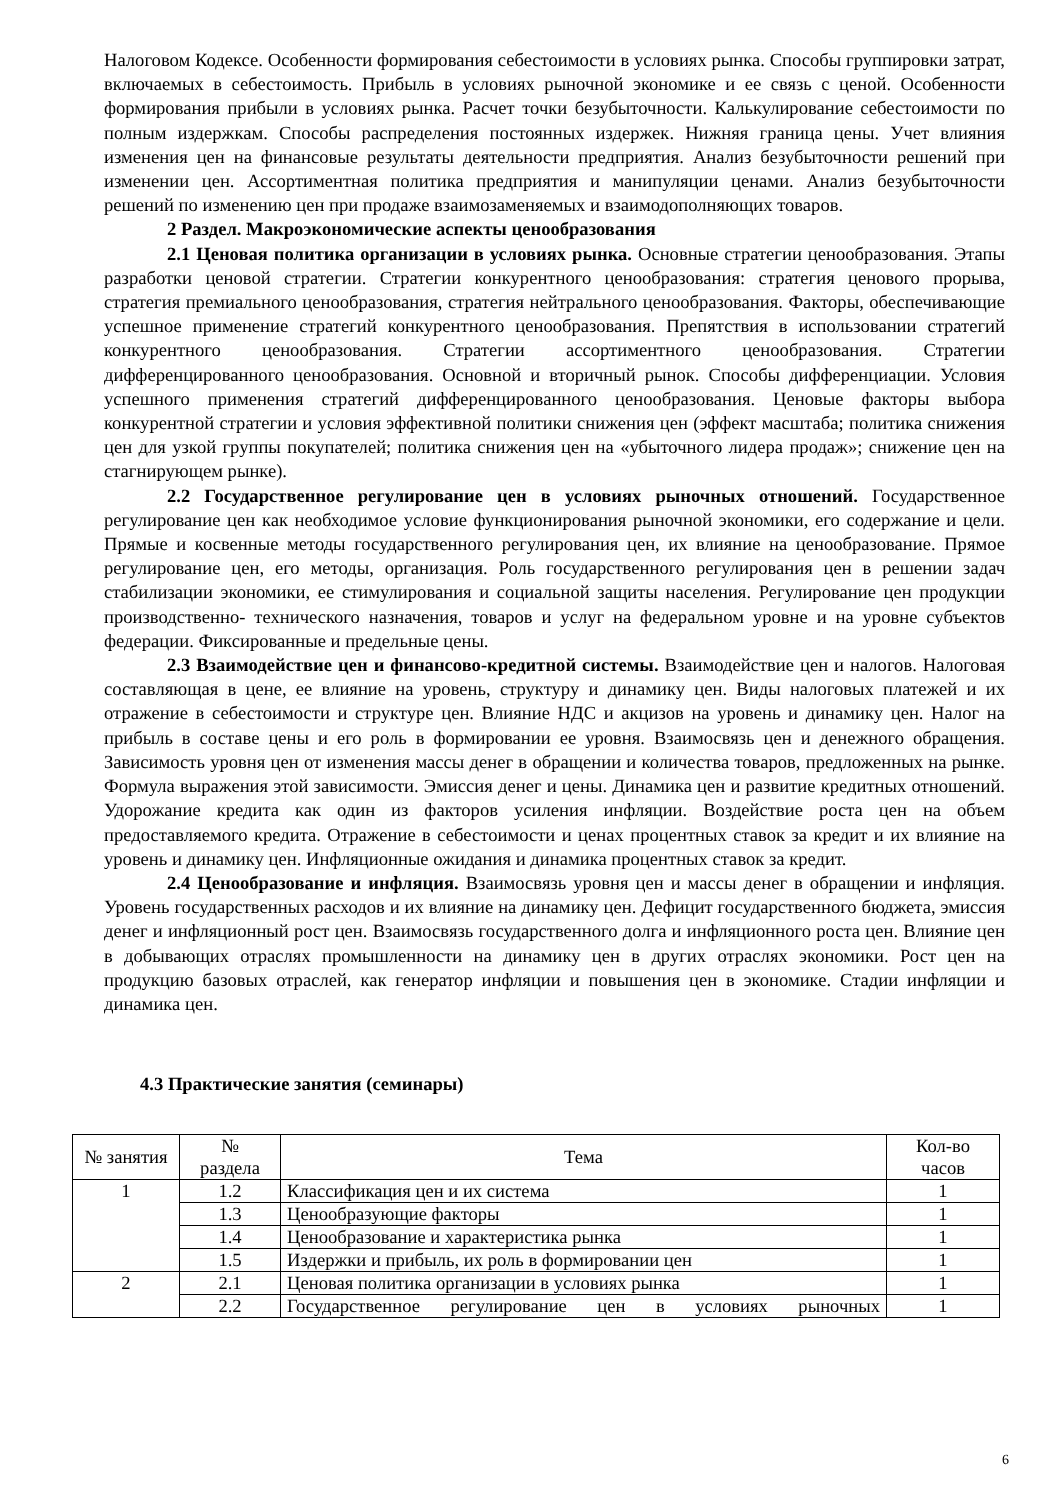Налоговом Кодексе. Особенности формирования себестоимости в условиях рынка. Способы группировки затрат, включаемых в себестоимость. Прибыль в условиях рыночной экономике и ее связь с ценой. Особенности формирования прибыли в условиях рынка. Расчет точки безубыточности. Калькулирование себестоимости по полным издержкам. Способы распределения постоянных издержек. Нижняя граница цены. Учет влияния изменения цен на финансовые результаты деятельности предприятия. Анализ безубыточности решений при изменении цен. Ассортиментная политика предприятия и манипуляции ценами. Анализ безубыточности решений по изменению цен при продаже взаимозаменяемых и взаимодополняющих товаров.
2 Раздел. Макроэкономические аспекты ценообразования
2.1 Ценовая политика организации в условиях рынка. Основные стратегии ценообразования. Этапы разработки ценовой стратегии. Стратегии конкурентного ценообразования: стратегия ценового прорыва, стратегия премиального ценообразования, стратегия нейтрального ценообразования. Факторы, обеспечивающие успешное применение стратегий конкурентного ценообразования. Препятствия в использовании стратегий конкурентного ценообразования. Стратегии ассортиментного ценообразования. Стратегии дифференцированного ценообразования. Основной и вторичный рынок. Способы дифференциации. Условия успешного применения стратегий дифференцированного ценообразования. Ценовые факторы выбора конкурентной стратегии и условия эффективной политики снижения цен (эффект масштаба; политика снижения цен для узкой группы покупателей; политика снижения цен на «убыточного лидера продаж»; снижение цен на стагнирующем рынке).
2.2 Государственное регулирование цен в условиях рыночных отношений. Государственное регулирование цен как необходимое условие функционирования рыночной экономики, его содержание и цели. Прямые и косвенные методы государственного регулирования цен, их влияние на ценообразование. Прямое регулирование цен, его методы, организация. Роль государственного регулирования цен в решении задач стабилизации экономики, ее стимулирования и социальной защиты населения. Регулирование цен продукции производственно- технического назначения, товаров и услуг на федеральном уровне и на уровне субъектов федерации. Фиксированные и предельные цены.
2.3 Взаимодействие цен и финансово-кредитной системы. Взаимодействие цен и налогов. Налоговая составляющая в цене, ее влияние на уровень, структуру и динамику цен. Виды налоговых платежей и их отражение в себестоимости и структуре цен. Влияние НДС и акцизов на уровень и динамику цен. Налог на прибыль в составе цены и его роль в формировании ее уровня. Взаимосвязь цен и денежного обращения. Зависимость уровня цен от изменения массы денег в обращении и количества товаров, предложенных на рынке. Формула выражения этой зависимости. Эмиссия денег и цены. Динамика цен и развитие кредитных отношений. Удорожание кредита как один из факторов усиления инфляции. Воздействие роста цен на объем предоставляемого кредита. Отражение в себестоимости и ценах процентных ставок за кредит и их влияние на уровень и динамику цен. Инфляционные ожидания и динамика процентных ставок за кредит.
2.4 Ценообразование и инфляция. Взаимосвязь уровня цен и массы денег в обращении и инфляция. Уровень государственных расходов и их влияние на динамику цен. Дефицит государственного бюджета, эмиссия денег и инфляционный рост цен. Взаимосвязь государственного долга и инфляционного роста цен. Влияние цен в добывающих отраслях промышленности на динамику цен в других отраслях экономики. Рост цен на продукцию базовых отраслей, как генератор инфляции и повышения цен в экономике. Стадии инфляции и динамика цен.
4.3 Практические занятия (семинары)
| № занятия | № раздела | Тема | Кол-во часов |
| --- | --- | --- | --- |
| 1 | 1.2 | Классификация цен и их система | 1 |
| | 1.3 | Ценообразующие факторы | 1 |
| | 1.4 | Ценообразование и характеристика рынка | 1 |
| | 1.5 | Издержки и прибыль, их роль в формировании цен | 1 |
| 2 | 2.1 | Ценовая политика организации в условиях рынка | 1 |
| | 2.2 | Государственное регулирование цен в условиях рыночных | 1 |
6